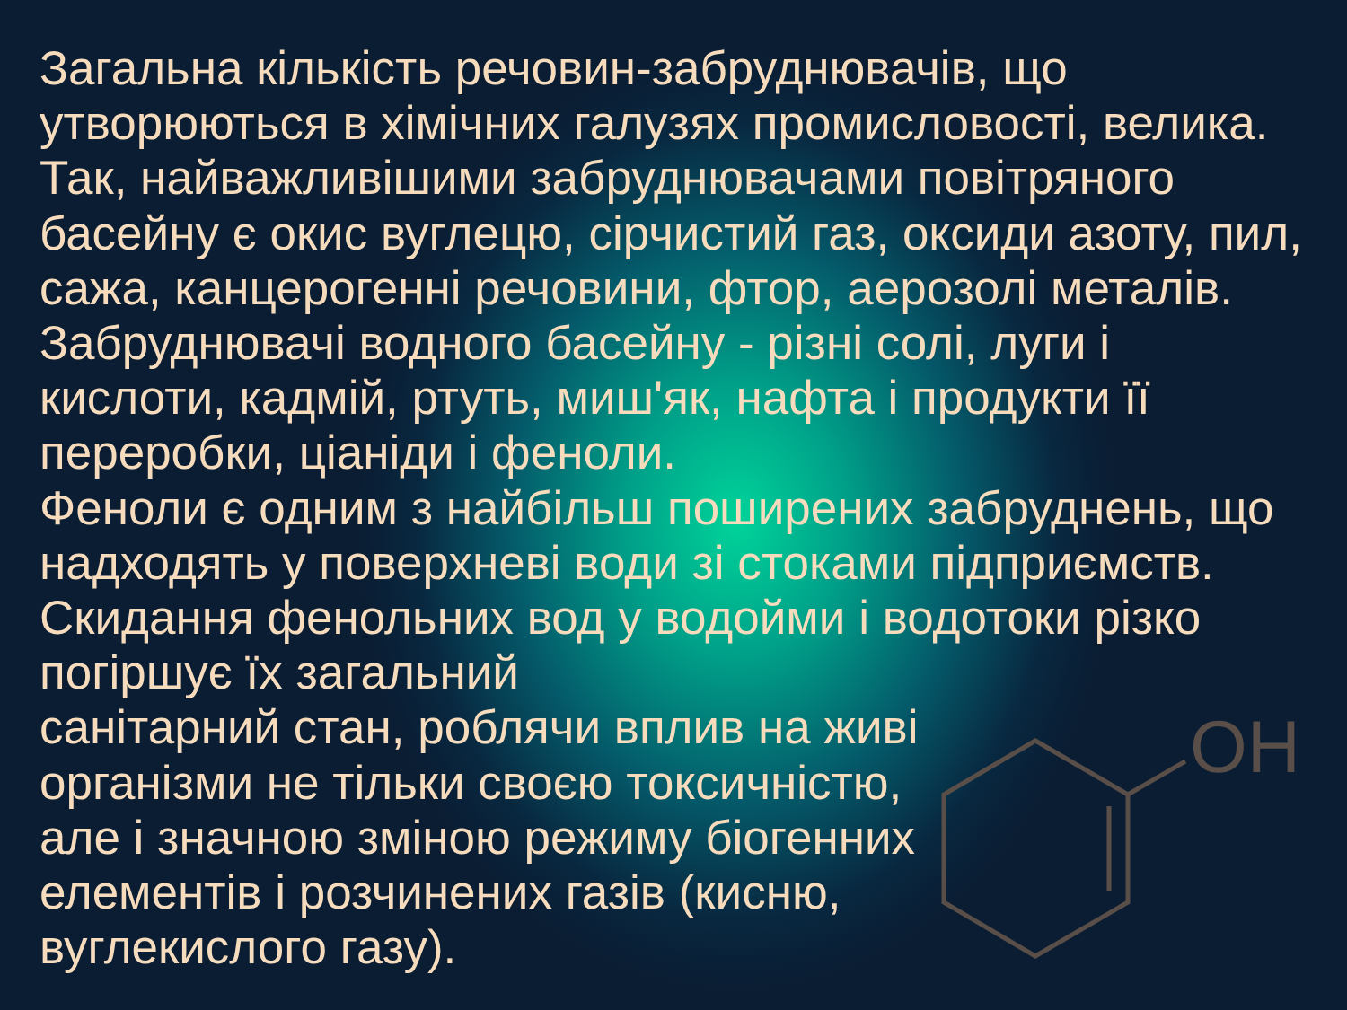OH
Загальна кількість речовин-забруднювачів, що утворюються в хімічних галузях промисловості, велика. Так, найважливішими забруднювачами повітряного басейну є окис вуглецю, сірчистий газ, оксиди азоту, пил, сажа, канцерогенні речовини, фтор, аерозолі металів. Забруднювачі водного басейну - різні солі, луги і
кислоти, кадмій, ртуть, миш'як, нафта і продукти її переробки, ціаніди і феноли.
Феноли є одним з найбільш поширених забруднень, що надходять у поверхневі води зі стоками підприємств. Скидання фенольних вод у водойми і водотоки різко погіршує їх загальний
санітарний стан, роблячи вплив на живі
організми не тільки своєю токсичністю,
але і значною зміною режиму біогенних
елементів і розчинених газів (кисню,
вуглекислого газу).